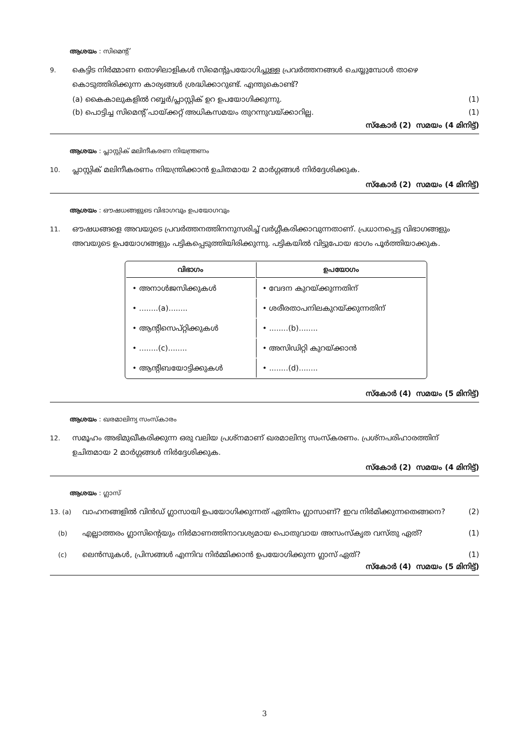ആശയം : സിമെന്റ്
9.
കെട്ടിട നിർമ്മാണ തൊഴിലാളികൾ സിമെന്റുപയോഗിച്ചുള്ള പ്രവർത്തനങ്ങൾ ചെയ്യുമ്പോൾ താഴെ കൊടുത്തിരിക്കുന്ന കാര്യങ്ങൾ ശ്രദ്ധിക്കാറുണ്ട്. എന്തുകൊണ്ട്?
(a) കൈകാലുകളിൽ റബ്ബർ/പ്ലാസ്റ്റിക് ഉറ ഉപയോഗിക്കുന്നു. (1)
(b) പൊട്ടിച്ച സിമെന്റ് പായ്ക്കറ്റ് അധികസമയം തുറന്നുവയ്ക്കാറില്ല. (1)
സ്കോർ (2) സമയം (4 മിനിട്ട്)
ആശയം : പ്ലാസ്റ്റിക് മലിനീകരണ നിയന്ത്രണം
10.
പ്ലാസ്റ്റിക് മലിനീകരണം നിയന്ത്രിക്കാൻ ഉചിതമായ 2 മാർഗ്ഗങ്ങൾ നിർദ്ദേശിക്കുക.
സ്കോർ (2) സമയം (4 മിനിട്ട്)
ആശയം : ഔഷധങ്ങളുടെ വിഭാഗവും ഉപയോഗവും
11.
ഔഷധങ്ങളെ അവയുടെ പ്രവർത്തനത്തിനനുസരിച്ച് വർഗ്ഗീകരിക്കാവുന്നതാണ്. പ്രധാനപ്പെട്ട വിഭാഗങ്ങളും അവയുടെ ഉപയോഗങ്ങളും പട്ടികപ്പെടുത്തിയിരിക്കുന്നു. പട്ടികയിൽ വിട്ടുപോയ ഭാഗം പൂർത്തിയാക്കുക.
| വിഭാഗം | ഉപയോഗം |
| --- | --- |
| • അനാൾജസിക്കുകൾ | • വേദന കുറയ്ക്കുന്നതിന് |
| • ........(a)........ | • ശരീരതാപനിലകുറയ്ക്കുന്നതിന് |
| • ആന്റിസെപ്റ്റിക്കുകൾ | • ........(b)........ |
| • ........(c)........ | • അസിഡിറ്റി കുറയ്ക്കാൻ |
| • ആന്റിബയോട്ടിക്കുകൾ | • ........(d)........ |
സ്കോർ (4) സമയം (5 മിനിട്ട്)
ആശയം : ഖരമാലിന്യ സംസ്കാരം
12.
സമൂഹം അഭിമുഖീകരിക്കുന്ന ഒരു വലിയ പ്രശ്നമാണ് ഖരമാലിന്യ സംസ്കരണം. പ്രശ്നപരിഹാരത്തിന് ഉചിതമായ 2 മാർഗ്ഗങ്ങൾ നിർദ്ദേശിക്കുക.
സ്കോർ (2) സമയം (4 മിനിട്ട്)
ആശയം : ഗ്ലാസ്
13. (a)
വാഹനങ്ങളിൽ വിൻഡ് ഗ്ലാസായി ഉപയോഗിക്കുന്നത് ഏതിനം ഗ്ലാസാണ്? ഇവ നിർമിക്കുന്നതെങ്ങനെ? (2)
(b)
എല്ലാത്തരം ഗ്ലാസിന്റെയും നിർമാണത്തിനാവശ്യമായ പൊതുവായ അസംസ്കൃത വസ്തു ഏത്? (1)
(c)
ലെൻസുകൾ, പ്രിസങ്ങൾ എന്നിവ നിർമ്മിക്കാൻ ഉപയോഗിക്കുന്ന ഗ്ലാസ് ഏത്? (1)
സ്കോർ (4) സമയം (5 മിനിട്ട്)
3